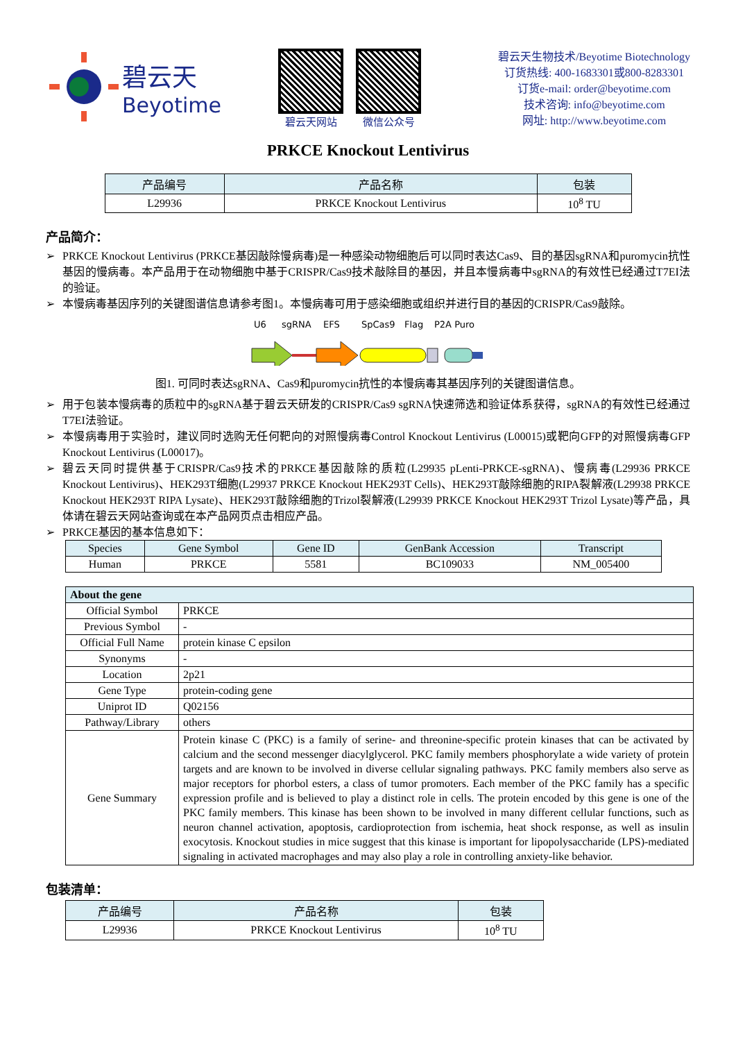碧云天
Beyotime
碧云天网站 微信公众号
碧云天生物技术/Beyotime Biotechnology
订货热线: 400-1683301或800-8283301
订货e-mail: order@beyotime.com
技术咨询: info@beyotime.com
网址: http://www.beyotime.com
PRKCE Knockout Lentivirus
| 产品编号 | 产品名称 | 包装 |
| --- | --- | --- |
| L29936 | PRKCE Knockout Lentivirus | 10<sup>8</sup> TU |
产品简介：
PRKCE Knockout Lentivirus (PRKCE基因敲除慢病毒)是一种感染动物细胞后可以同时表达Cas9、目的基因sgRNA和puromycin抗性基因的慢病毒。本产品用于在动物细胞中基于CRISPR/Cas9技术敲除目的基因，并且本慢病毒中sgRNA的有效性已经通过T7EI法的验证。
本慢病毒基因序列的关键图谱信息请参考图1。本慢病毒可用于感染细胞或组织并进行目的基因的CRISPR/Cas9敲除。
U6
sgRNA
EFS
SpCas9
Flag
P2A Puro
图1. 可同时表达sgRNA、Cas9和puromycin抗性的本慢病毒其基因序列的关键图谱信息。
用于包装本慢病毒的质粒中的sgRNA基于碧云天研发的CRISPR/Cas9 sgRNA快速筛选和验证体系获得，sgRNA的有效性已经通过T7EI法验证。
本慢病毒用于实验时，建议同时选购无任何靶向的对照慢病毒Control Knockout Lentivirus (L00015)或靶向GFP的对照慢病毒GFP Knockout Lentivirus (L00017)。
碧云天同时提供基于CRISPR/Cas9技术的PRKCE基因敲除的质粒(L29935 pLenti-PRKCE-sgRNA)、慢病毒(L29936 PRKCE Knockout Lentivirus)、HEK293T细胞(L29937 PRKCE Knockout HEK293T Cells)、HEK293T敲除细胞的RIPA裂解液(L29938 PRKCE Knockout HEK293T RIPA Lysate)、HEK293T敲除细胞的Trizol裂解液(L29939 PRKCE Knockout HEK293T Trizol Lysate)等产品，具体请在碧云天网站查询或在本产品网页点击相应产品。
PRKCE基因的基本信息如下：
| Species | Gene Symbol | Gene ID | GenBank Accession | Transcript |
| --- | --- | --- | --- | --- |
| Human | PRKCE | 5581 | BC109033 | NM_005400 |
| About the gene | |
| --- | --- |
| Official Symbol | PRKCE |
| Previous Symbol | - |
| Official Full Name | protein kinase C epsilon |
| Synonyms | - |
| Location | 2p21 |
| Gene Type | protein-coding gene |
| Uniprot ID | Q02156 |
| Pathway/Library | others |
| Gene Summary | Protein kinase C (PKC) is a family of serine- and threonine-specific protein kinases that can be activated by calcium and the second messenger diacylglycerol. PKC family members phosphorylate a wide variety of protein targets and are known to be involved in diverse cellular signaling pathways. PKC family members also serve as major receptors for phorbol esters, a class of tumor promoters. Each member of the PKC family has a specific expression profile and is believed to play a distinct role in cells. The protein encoded by this gene is one of the PKC family members. This kinase has been shown to be involved in many different cellular functions, such as neuron channel activation, apoptosis, cardioprotection from ischemia, heat shock response, as well as insulin exocytosis. Knockout studies in mice suggest that this kinase is important for lipopolysaccharide (LPS)-mediated signaling in activated macrophages and may also play a role in controlling anxiety-like behavior. |
包装清单：
| 产品编号 | 产品名称 | 包装 |
| --- | --- | --- |
| L29936 | PRKCE Knockout Lentivirus | 10<sup>8</sup> TU |